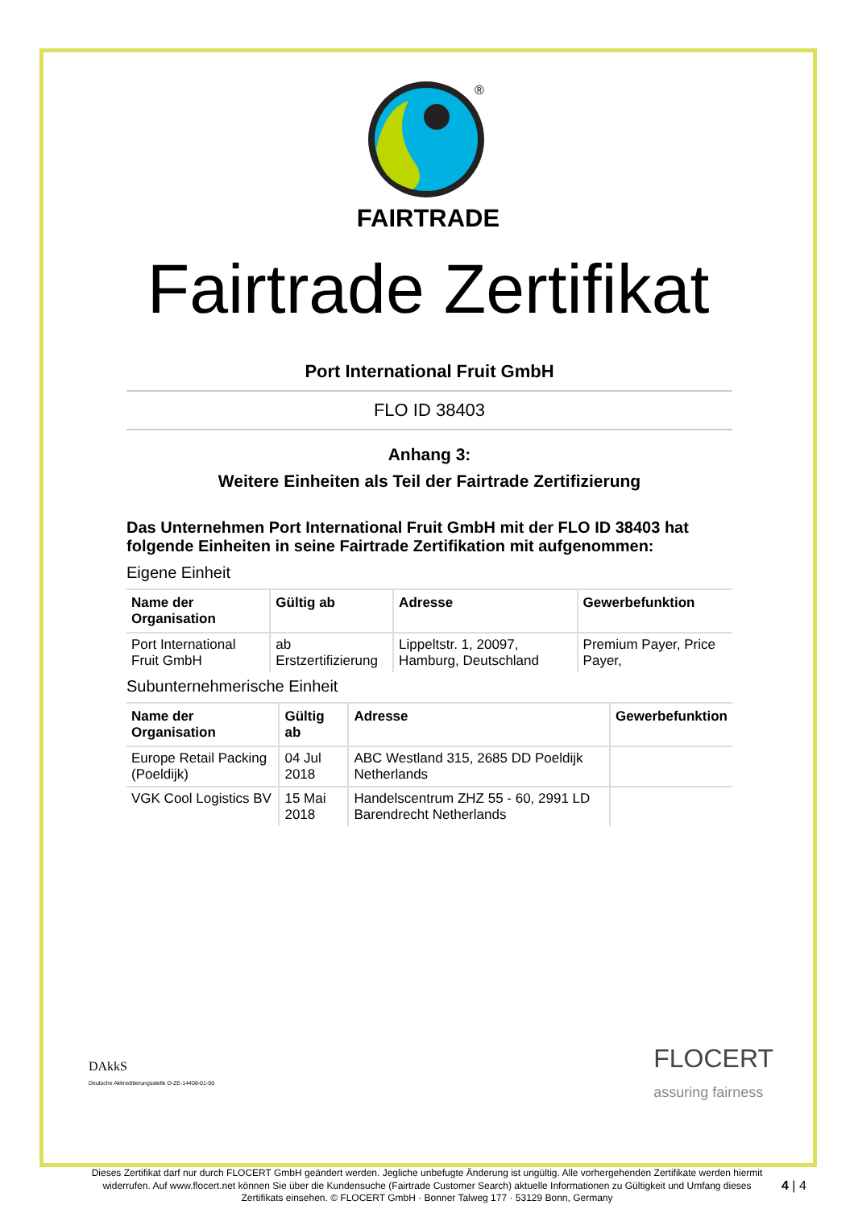®
FAIRTRADE
Fairtrade Zertifikat
Port International Fruit GmbH
FLO ID 38403
Anhang 3:
Weitere Einheiten als Teil der Fairtrade Zertifizierung
Das Unternehmen Port International Fruit GmbH mit der FLO ID 38403 hat folgende Einheiten in seine Fairtrade Zertifikation mit aufgenommen:
Eigene Einheit
| Name der Organisation | Gültig ab | Adresse | Gewerbefunktion |
| --- | --- | --- | --- |
| Port International Fruit GmbH | ab Erstzertifizierung | Lippeltstr. 1, 20097, Hamburg, Deutschland | Premium Payer, Price Payer, |
Subunternehmerische Einheit
| Name der Organisation | Gültig ab | Adresse | Gewerbefunktion |
| --- | --- | --- | --- |
| Europe Retail Packing (Poeldijk) | 04 Jul 2018 | ABC Westland 315, 2685 DD Poeldijk Netherlands | |
| VGK Cool Logistics BV | 15 Mai 2018 | Handelscentrum ZHZ 55 - 60, 2991 LD Barendrecht Netherlands | |
DAkkS
Deutsche Akkreditierungsstelle D-ZE-14408-01-00
FLOCERT
assuring fairness
Dieses Zertifikat darf nur durch FLOCERT GmbH geändert werden. Jegliche unbefugte Änderung ist ungültig. Alle vorhergehenden Zertifikate werden hiermit widerrufen. Auf www.flocert.net können Sie über die Kundensuche (Fairtrade Customer Search) aktuelle Informationen zu Gültigkeit und Umfang dieses Zertifikats einsehen. © FLOCERT GmbH · Bonner Talweg 177 · 53129 Bonn, Germany
4 | 4